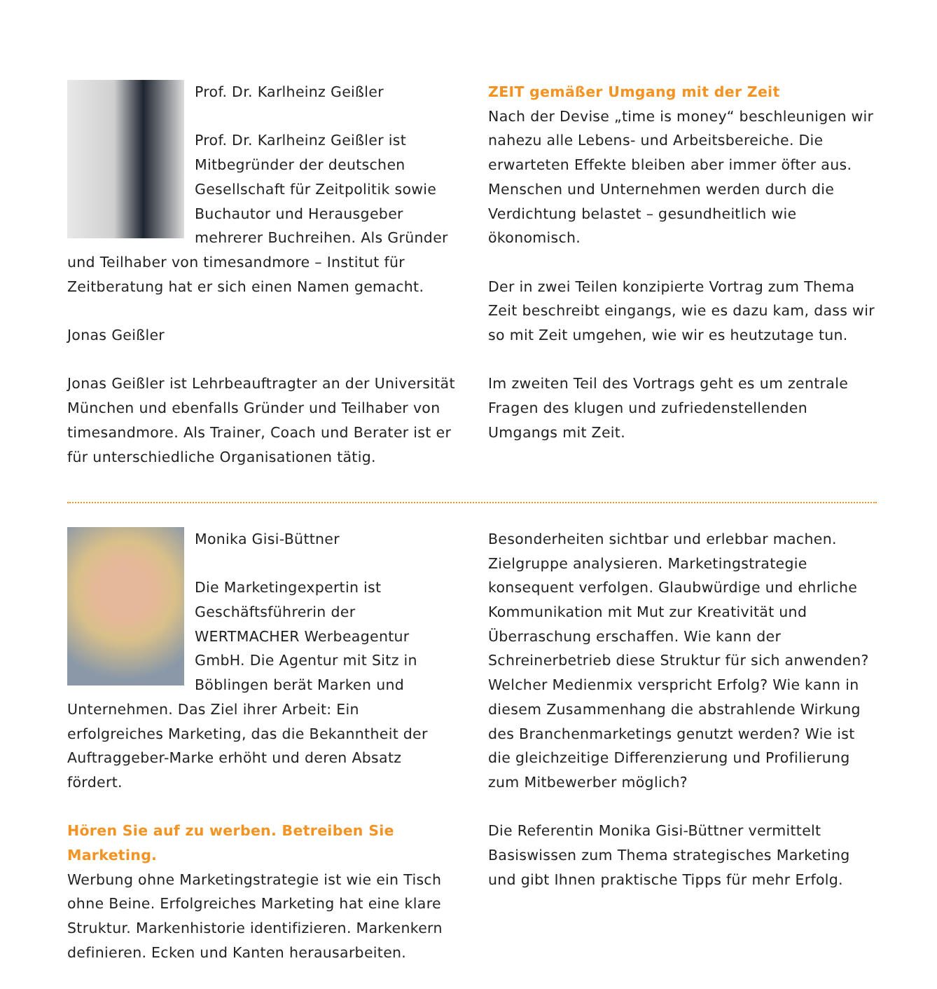Prof. Dr. Karlheinz Geißler
Prof. Dr. Karlheinz Geißler ist Mitbegründer der deutschen Gesellschaft für Zeitpolitik sowie Buchautor und Herausgeber mehrerer Buchreihen. Als Gründer und Teilhaber von timesandmore – Institut für Zeitberatung hat er sich einen Namen gemacht.
Jonas Geißler
Jonas Geißler ist Lehrbeauftragter an der Universität München und ebenfalls Gründer und Teilhaber von timesandmore. Als Trainer, Coach und Berater ist er für unterschiedliche Organisationen tätig.
ZEIT gemäßer Umgang mit der Zeit
Nach der Devise „time is money“ beschleunigen wir nahezu alle Lebens- und Arbeitsbereiche. Die erwarteten Effekte bleiben aber immer öfter aus. Menschen und Unternehmen werden durch die Verdichtung belastet – gesundheitlich wie ökonomisch.
Der in zwei Teilen konzipierte Vortrag zum Thema Zeit beschreibt eingangs, wie es dazu kam, dass wir so mit Zeit umgehen, wie wir es heutzutage tun.
Im zweiten Teil des Vortrags geht es um zentrale Fragen des klugen und zufriedenstellenden Umgangs mit Zeit.
Monika Gisi-Büttner
Die Marketingexpertin ist Geschäftsführerin der WERTMACHER Werbeagentur GmbH. Die Agentur mit Sitz in Böblingen berät Marken und Unternehmen. Das Ziel ihrer Arbeit: Ein erfolgreiches Marketing, das die Bekanntheit der Auftraggeber-Marke erhöht und deren Absatz fördert.
Hören Sie auf zu werben. Betreiben Sie Marketing.
Werbung ohne Marketingstrategie ist wie ein Tisch ohne Beine. Erfolgreiches Marketing hat eine klare Struktur. Markenhistorie identifizieren. Markenkern definieren. Ecken und Kanten herausarbeiten.
Besonderheiten sichtbar und erlebbar machen. Zielgruppe analysieren. Marketingstrategie konsequent verfolgen. Glaubwürdige und ehrliche Kommunikation mit Mut zur Kreativität und Überraschung erschaffen. Wie kann der Schreinerbetrieb diese Struktur für sich anwenden? Welcher Medienmix verspricht Erfolg? Wie kann in diesem Zusammenhang die abstrahlende Wirkung des Branchenmarketings genutzt werden? Wie ist die gleichzeitige Differenzierung und Profilierung zum Mitbewerber möglich?
Die Referentin Monika Gisi-Büttner vermittelt Basiswissen zum Thema strategisches Marketing und gibt Ihnen praktische Tipps für mehr Erfolg.